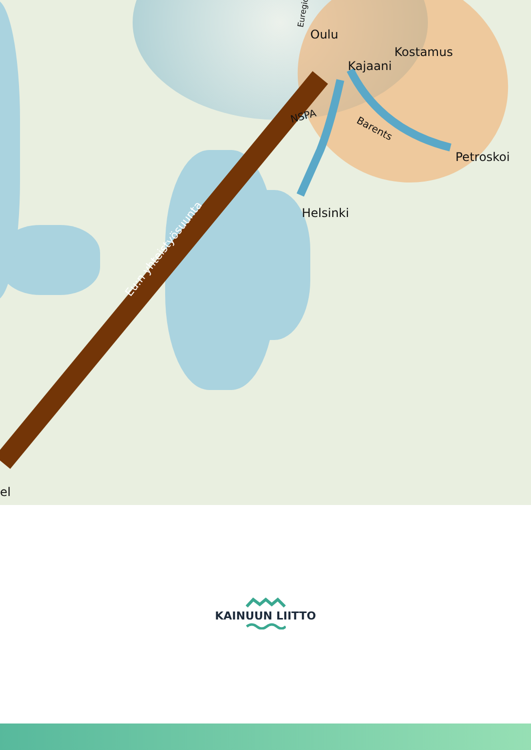Oulu
Kajaani
Kostamus
Petroskoi
Helsinki
NSPA
Barents
Euregio
Eu:n yhteistyösuunta
el
KAINUUN LIITTO